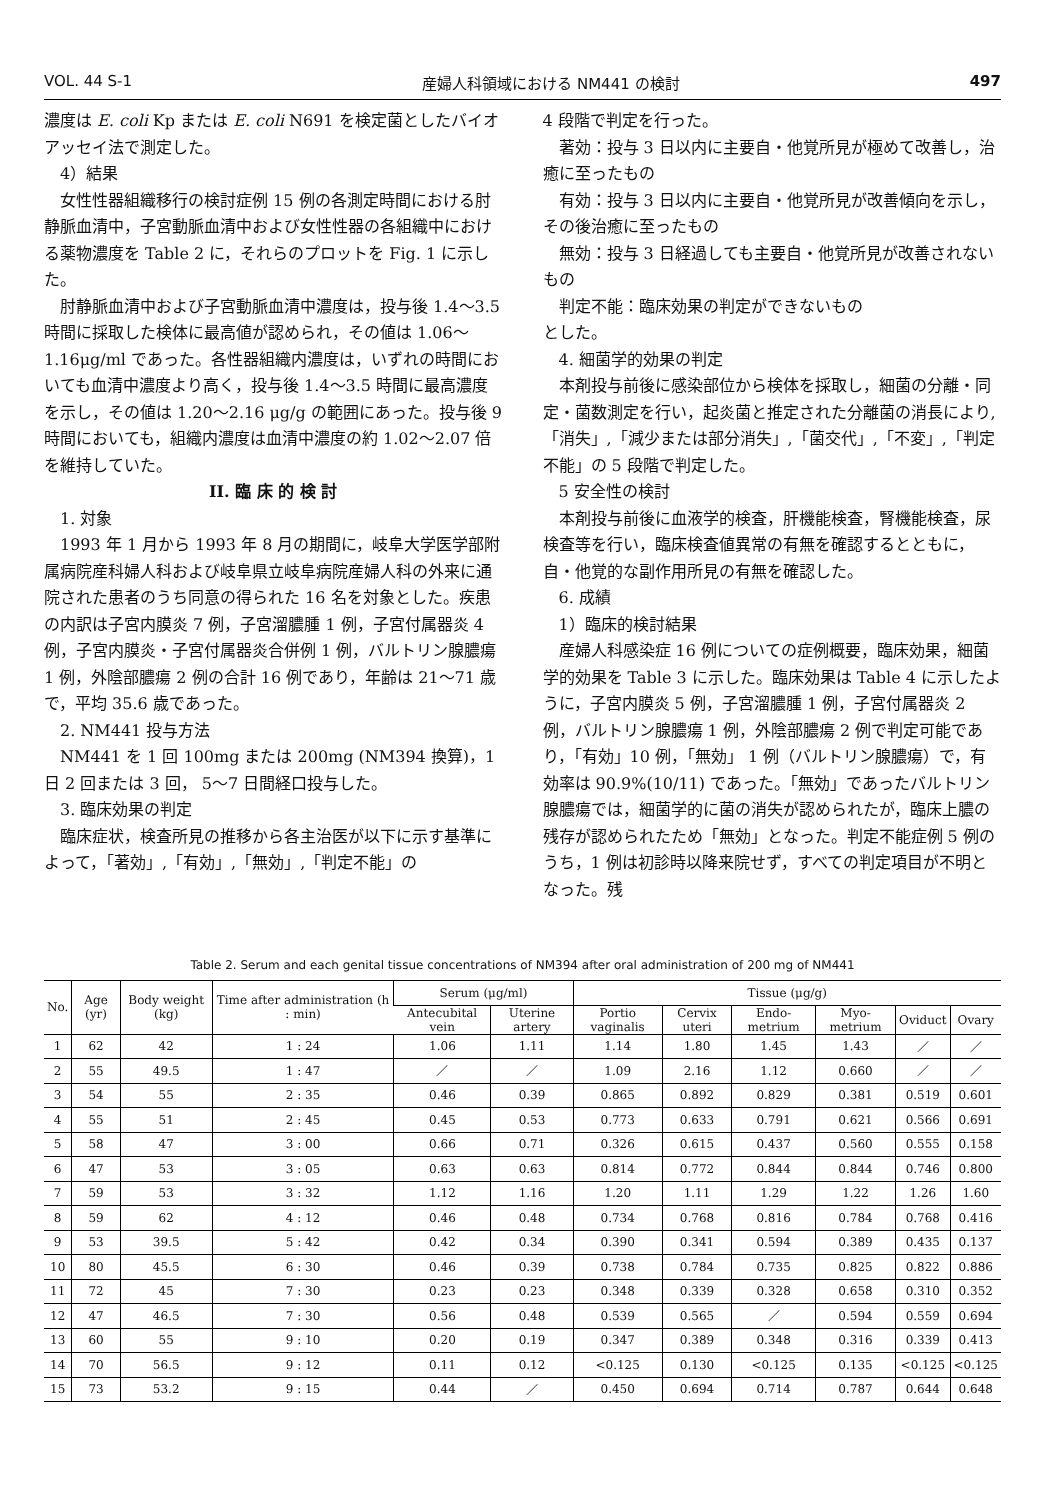VOL. 44 S-1 産婦人科領域における NM441 の検討 497
濃度は E. coli Kp または E. coli N691 を検定菌としたバイオアッセイ法で測定した。
4）結果
女性性器組織移行の検討症例 15 例の各測定時間における肘静脈血清中，子宮動脈血清中および女性性器の各組織中における薬物濃度を Table 2 に，それらのプロットを Fig. 1 に示した。
肘静脈血清中および子宮動脈血清中濃度は，投与後 1.4〜3.5 時間に採取した検体に最高値が認められ，その値は 1.06〜1.16μg/ml であった。各性器組織内濃度は，いずれの時間においても血清中濃度より高く，投与後 1.4〜3.5 時間に最高濃度を示し，その値は 1.20〜2.16 μg/g の範囲にあった。投与後 9 時間においても，組織内濃度は血清中濃度の約 1.02〜2.07 倍を維持していた。
II. 臨 床 的 検 討
1. 対象
1993 年 1 月から 1993 年 8 月の期間に，岐阜大学医学部附属病院産科婦人科および岐阜県立岐阜病院産婦人科の外来に通院された患者のうち同意の得られた 16 名を対象とした。疾患の内訳は子宮内膜炎 7 例，子宮溜膿腫 1 例，子宮付属器炎 4 例，子宮内膜炎・子宮付属器炎合併例 1 例，バルトリン腺膿瘍 1 例，外陰部膿瘍 2 例の合計 16 例であり，年齢は 21〜71 歳で，平均 35.6 歳であった。
2. NM441 投与方法
NM441 を 1 回 100mg または 200mg (NM394 換算)，1 日 2 回または 3 回， 5〜7 日間経口投与した。
3. 臨床効果の判定
臨床症状，検査所見の推移から各主治医が以下に示す基準によって，「著効」,「有効」,「無効」,「判定不能」の
4 段階で判定を行った。
著効：投与 3 日以内に主要自・他覚所見が極めて改善し，治癒に至ったもの
有効：投与 3 日以内に主要自・他覚所見が改善傾向を示し，その後治癒に至ったもの
無効：投与 3 日経過しても主要自・他覚所見が改善されないもの
判定不能：臨床効果の判定ができないもの
とした。
4. 細菌学的効果の判定
本剤投与前後に感染部位から検体を採取し，細菌の分離・同定・菌数測定を行い，起炎菌と推定された分離菌の消長により,「消失」,「減少または部分消失」,「菌交代」,「不変」,「判定不能」の 5 段階で判定した。
5 安全性の検討
本剤投与前後に血液学的検査，肝機能検査，腎機能検査，尿検査等を行い，臨床検査値異常の有無を確認するとともに，自・他覚的な副作用所見の有無を確認した。
6. 成績
1）臨床的検討結果
産婦人科感染症 16 例についての症例概要，臨床効果，細菌学的効果を Table 3 に示した。臨床効果は Table 4 に示したように，子宮内膜炎 5 例，子宮溜膿腫 1 例，子宮付属器炎 2 例，バルトリン腺膿瘍 1 例，外陰部膿瘍 2 例で判定可能であり，「有効」10 例，「無効」 1 例（バルトリン腺膿瘍）で，有効率は 90.9%(10/11) であった。「無効」であったバルトリン腺膿瘍では，細菌学的に菌の消失が認められたが，臨床上膿の残存が認められたため「無効」となった。判定不能症例 5 例のうち，1 例は初診時以降来院せず，すべての判定項目が不明となった。残
Table 2. Serum and each genital tissue concentrations of NM394 after oral administration of 200 mg of NM441
| No. | Age (yr) | Body weight (kg) | Time after administration (h : min) | Serum (μg/ml) | | Tissue (μg/g) | | | | | |
| --- | --- | --- | --- | --- | --- | --- | --- | --- | --- | --- | --- |
| | | | | Antecubital vein | Uterine artery | Portio vaginalis | Cervix uteri | Endo-metrium | Myo-metrium | Oviduct | Ovary |
| 1 | 62 | 42 | 1 : 24 | 1.06 | 1.11 | 1.14 | 1.80 | 1.45 | 1.43 | ／ | ／ |
| 2 | 55 | 49.5 | 1 : 47 | ／ | ／ | 1.09 | 2.16 | 1.12 | 0.660 | ／ | ／ |
| 3 | 54 | 55 | 2 : 35 | 0.46 | 0.39 | 0.865 | 0.892 | 0.829 | 0.381 | 0.519 | 0.601 |
| 4 | 55 | 51 | 2 : 45 | 0.45 | 0.53 | 0.773 | 0.633 | 0.791 | 0.621 | 0.566 | 0.691 |
| 5 | 58 | 47 | 3 : 00 | 0.66 | 0.71 | 0.326 | 0.615 | 0.437 | 0.560 | 0.555 | 0.158 |
| 6 | 47 | 53 | 3 : 05 | 0.63 | 0.63 | 0.814 | 0.772 | 0.844 | 0.844 | 0.746 | 0.800 |
| 7 | 59 | 53 | 3 : 32 | 1.12 | 1.16 | 1.20 | 1.11 | 1.29 | 1.22 | 1.26 | 1.60 |
| 8 | 59 | 62 | 4 : 12 | 0.46 | 0.48 | 0.734 | 0.768 | 0.816 | 0.784 | 0.768 | 0.416 |
| 9 | 53 | 39.5 | 5 : 42 | 0.42 | 0.34 | 0.390 | 0.341 | 0.594 | 0.389 | 0.435 | 0.137 |
| 10 | 80 | 45.5 | 6 : 30 | 0.46 | 0.39 | 0.738 | 0.784 | 0.735 | 0.825 | 0.822 | 0.886 |
| 11 | 72 | 45 | 7 : 30 | 0.23 | 0.23 | 0.348 | 0.339 | 0.328 | 0.658 | 0.310 | 0.352 |
| 12 | 47 | 46.5 | 7 : 30 | 0.56 | 0.48 | 0.539 | 0.565 | ／ | 0.594 | 0.559 | 0.694 |
| 13 | 60 | 55 | 9 : 10 | 0.20 | 0.19 | 0.347 | 0.389 | 0.348 | 0.316 | 0.339 | 0.413 |
| 14 | 70 | 56.5 | 9 : 12 | 0.11 | 0.12 | <0.125 | 0.130 | <0.125 | 0.135 | <0.125 | <0.125 |
| 15 | 73 | 53.2 | 9 : 15 | 0.44 | ／ | 0.450 | 0.694 | 0.714 | 0.787 | 0.644 | 0.648 |